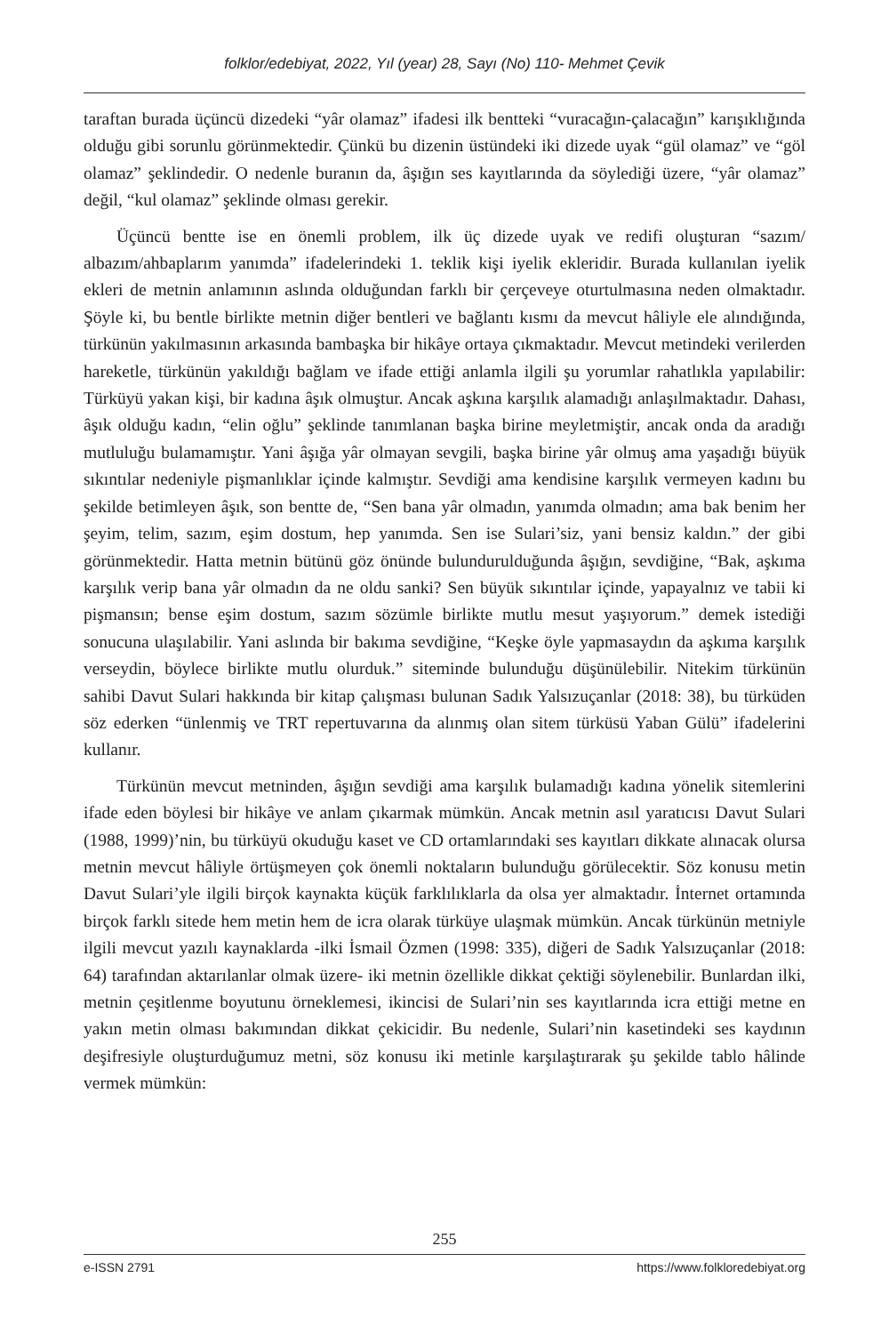folklor/edebiyat, 2022, Yıl (year) 28, Sayı (No) 110- Mehmet Çevik
taraftan burada üçüncü dizedeki “yâr olamaz” ifadesi ilk bentteki “vuracağın-çalacağın” karışıklığında olduğu gibi sorunlu görünmektedir. Çünkü bu dizenin üstündeki iki dizede uyak “gül olamaz” ve “göl olamaz” şeklindedir. O nedenle buranın da, âşığın ses kayıtlarında da söylediği üzere, “yâr olamaz” değil, “kul olamaz” şeklinde olması gerekir.
Üçüncü bentte ise en önemli problem, ilk üç dizede uyak ve redifi oluşturan “sazım/ albazım/ahbaplarım yanımda” ifadelerindeki 1. teklik kişi iyelik ekleridir. Burada kullanılan iyelik ekleri de metnin anlamının aslında olduğundan farklı bir çerçeveye oturtulmasına neden olmaktadır. Şöyle ki, bu bentle birlikte metnin diğer bentleri ve bağlantı kısmı da mevcut hâliyle ele alındığında, türkünün yakılmasının arkasında bambaşka bir hikâye ortaya çıkmaktadır. Mevcut metindeki verilerden hareketle, türkünün yakıldığı bağlam ve ifade ettiği anlamla ilgili şu yorumlar rahatlıkla yapılabilir: Türküyü yakan kişi, bir kadına âşık olmuştur. Ancak aşkına karşılık alamadığı anlaşılmaktadır. Dahası, âşık olduğu kadın, “elin oğlu” şeklinde tanımlanan başka birine meyletmiştir, ancak onda da aradığı mutluluğu bulamamıştır. Yani âşığa yâr olmayan sevgili, başka birine yâr olmuş ama yaşadığı büyük sıkıntılar nedeniyle pişmanlıklar içinde kalmıştır. Sevdiği ama kendisine karşılık vermeyen kadını bu şekilde betimleyen âşık, son bentte de, “Sen bana yâr olmadın, yanımda olmadın; ama bak benim her şeyim, telim, sazım, eşim dostum, hep yanımda. Sen ise Sulari’siz, yani bensiz kaldın.” der gibi görünmektedir. Hatta metnin bütünü göz önünde bulundurulduğunda âşığın, sevdiğine, “Bak, aşkıma karşılık verip bana yâr olmadın da ne oldu sanki? Sen büyük sıkıntılar içinde, yapayalnız ve tabii ki pişmansın; bense eşim dostum, sazım sözümle birlikte mutlu mesut yaşıyorum.” demek istediği sonucuna ulaşılabilir. Yani aslında bir bakıma sevdiğine, “Keşke öyle yapmasaydın da aşkıma karşılık verseydin, böylece birlikte mutlu olurduk.” siteminde bulunduğu düşünülebilir. Nitekim türkünün sahibi Davut Sulari hakkında bir kitap çalışması bulunan Sadık Yalsızuçanlar (2018: 38), bu türküden söz ederken “ünlenmiş ve TRT repertuvarına da alınmış olan sitem türküsü Yaban Gülü” ifadelerini kullanır.
Türkünün mevcut metninden, âşığın sevdiği ama karşılık bulamadığı kadına yönelik sitemlerini ifade eden böylesi bir hikâye ve anlam çıkarmak mümkün. Ancak metnin asıl yaratıcısı Davut Sulari (1988, 1999)’nin, bu türküyü okuduğu kaset ve CD ortamlarındaki ses kayıtları dikkate alınacak olursa metnin mevcut hâliyle örtüşmeyen çok önemli noktaların bulunduğu görülecektir. Söz konusu metin Davut Sulari’yle ilgili birçok kaynakta küçük farklılıklarla da olsa yer almaktadır. İnternet ortamında birçok farklı sitede hem metin hem de icra olarak türküye ulaşmak mümkün. Ancak türkünün metniyle ilgili mevcut yazılı kaynaklarda -ilki İsmail Özmen (1998: 335), diğeri de Sadık Yalsızuçanlar (2018: 64) tarafından aktarılanlar olmak üzere- iki metnin özellikle dikkat çektiği söylenebilir. Bunlardan ilki, metnin çeşitlenme boyutunu örneklemesi, ikincisi de Sulari’nin ses kayıtlarında icra ettiği metne en yakın metin olması bakımından dikkat çekicidir. Bu nedenle, Sulari’nin kasetindeki ses kaydının deşifresiyle oluşturduğumuz metni, söz konusu iki metinle karşılaştırarak şu şekilde tablo hâlinde vermek mümkün:
255
e-ISSN 2791 https://www.folkloredebiyat.org